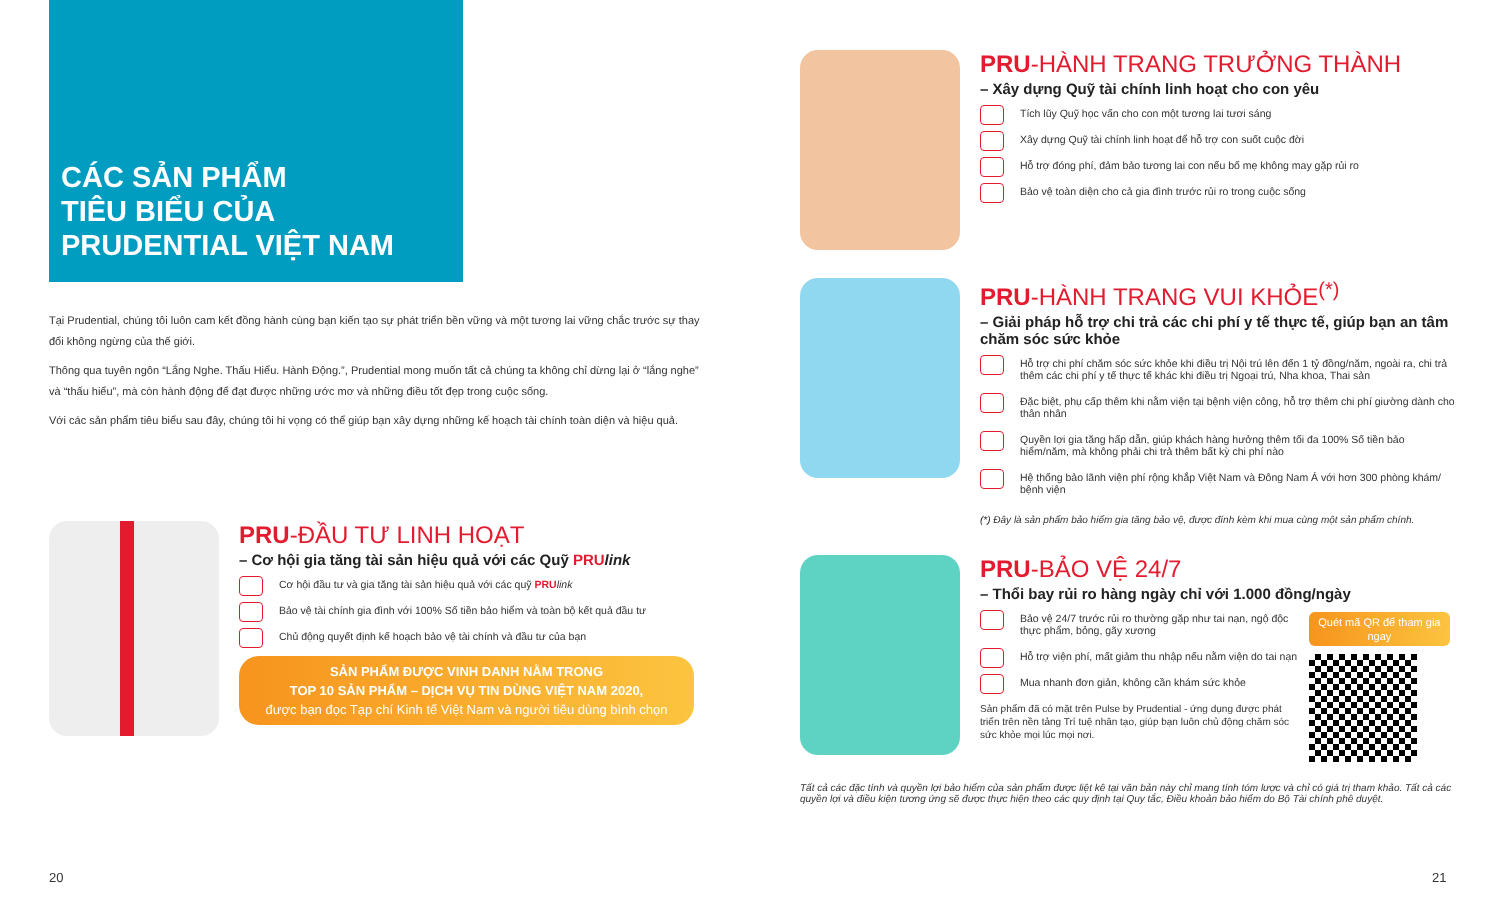CÁC SẢN PHẨM
TIÊU BIỂU CỦA
PRUDENTIAL VIỆT NAM
Tại Prudential, chúng tôi luôn cam kết đồng hành cùng bạn kiến tạo sự phát triển bền vững và một tương lai vững chắc trước sự thay đổi không ngừng của thế giới.
Thông qua tuyên ngôn “Lắng Nghe. Thấu Hiểu. Hành Động.”, Prudential mong muốn tất cả chúng ta không chỉ dừng lại ở “lắng nghe” và “thấu hiểu”, mà còn hành động để đạt được những ước mơ và những điều tốt đẹp trong cuộc sống.
Với các sản phẩm tiêu biểu sau đây, chúng tôi hi vọng có thể giúp bạn xây dựng những kế hoạch tài chính toàn diện và hiệu quả.
PRU-ĐẦU TƯ LINH HOẠT
– Cơ hội gia tăng tài sản hiệu quả với các Quỹ PRU link
Cơ hội đầu tư và gia tăng tài sản hiệu quả với các quỹ PRU link
Bảo vệ tài chính gia đình với 100% Số tiền bảo hiểm và toàn bộ kết quả đầu tư
Chủ động quyết định kế hoạch bảo vệ tài chính và đầu tư của bạn
SẢN PHẨM ĐƯỢC VINH DANH NẰM TRONG
TOP 10 SẢN PHẨM – DỊCH VỤ TIN DÙNG VIỆT NAM 2020,
được bạn đọc Tạp chí Kinh tế Việt Nam và người tiêu dùng bình chọn
20
PRU-HÀNH TRANG TRƯỞNG THÀNH
– Xây dựng Quỹ tài chính linh hoạt cho con yêu
Tích lũy Quỹ học vấn cho con một tương lai tươi sáng
Xây dựng Quỹ tài chính linh hoạt để hỗ trợ con suốt cuộc đời
Hỗ trợ đóng phí, đảm bảo tương lai con nếu bố mẹ không may gặp rủi ro
Bảo vệ toàn diện cho cả gia đình trước rủi ro trong cuộc sống
PRU-HÀNH TRANG VUI KHỎE<sup>(*)</sup>
– Giải pháp hỗ trợ chi trả các chi phí y tế thực tế, giúp bạn an tâm chăm sóc sức khỏe
Hỗ trợ chi phí chăm sóc sức khỏe khi điều trị Nội trú lên đến 1 tỷ đồng/năm, ngoài ra, chi trả thêm các chi phí y tế thực tế khác khi điều trị Ngoại trú, Nha khoa, Thai sản
Đặc biệt, phụ cấp thêm khi nằm viện tại bệnh viện công, hỗ trợ thêm chi phí giường dành cho thân nhân
Quyền lợi gia tăng hấp dẫn, giúp khách hàng hưởng thêm tối đa 100% Số tiền bảo hiểm/năm, mà không phải chi trả thêm bất kỳ chi phí nào
Hệ thống bảo lãnh viện phí rộng khắp Việt Nam và Đông Nam Á với hơn 300 phòng khám/ bệnh viện
(*) Đây là sản phẩm bảo hiểm gia tăng bảo vệ, được đính kèm khi mua cùng một sản phẩm chính.
PRU-BẢO VỆ 24/7
– Thổi bay rủi ro hàng ngày chỉ với 1.000 đồng/ngày
Bảo vệ 24/7 trước rủi ro thường gặp như tai nạn, ngộ độc thực phẩm, bỏng, gãy xương
Hỗ trợ viện phí, mất giảm thu nhập nếu nằm viện do tai nạn
Mua nhanh đơn giản, không cần khám sức khỏe
Sản phẩm đã có mặt trên Pulse by Prudential - ứng dụng được phát triển trên nền tảng Trí tuệ nhân tạo, giúp bạn luôn chủ động chăm sóc sức khỏe mọi lúc mọi nơi.
Quét mã QR để tham gia ngay
Tất cả các đặc tính và quyền lợi bảo hiểm của sản phẩm được liệt kê tại văn bản này chỉ mang tính tóm lược và chỉ có giá trị tham khảo. Tất cả các quyền lợi và điều kiện tương ứng sẽ được thực hiện theo các quy định tại Quy tắc, Điều khoản bảo hiểm do Bộ Tài chính phê duyệt.
21